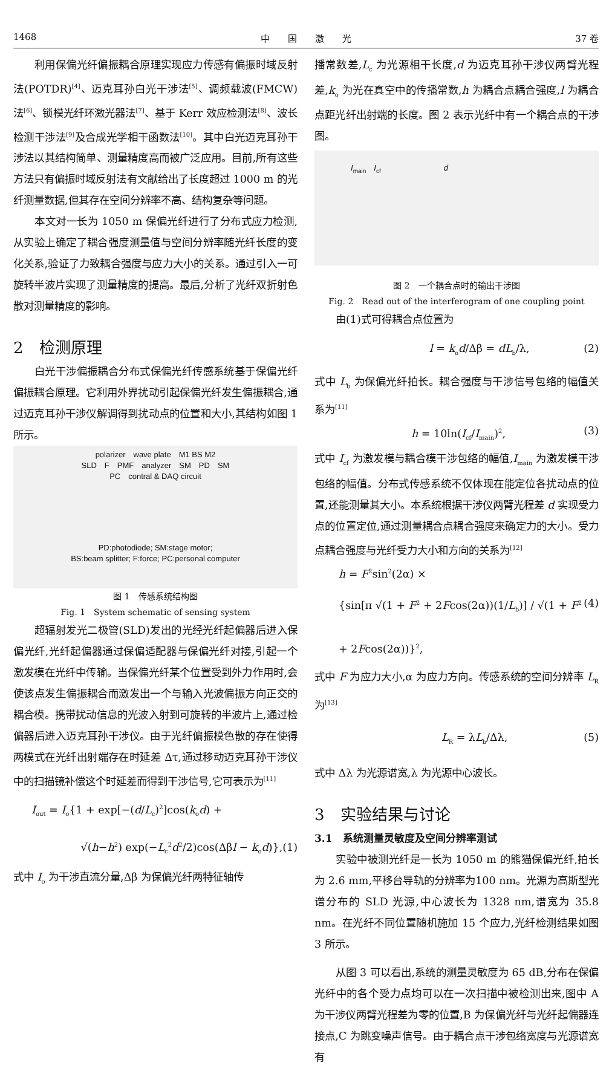1468 中　　国　　激　　光 37 卷
利用保偏光纤偏振耦合原理实现应力传感有偏振时域反射法(POTDR)<sup>[4]</sup>、迈克耳孙白光干涉法<sup>[5]</sup>、调频载波(FMCW)法<sup>[6]</sup>、锁模光纤环激光器法<sup>[7]</sup>、基于 Kerr 效应检测法<sup>[8]</sup>、波长检测干涉法<sup>[9]</sup>及合成光学相干函数法<sup>[10]</sup>。其中白光迈克耳孙干涉法以其结构简单、测量精度高而被广泛应用。目前,所有这些方法只有偏振时域反射法有文献给出了长度超过 1000 m 的光纤测量数据,但其存在空间分辨率不高、结构复杂等问题。
本文对一长为 1050 m 保偏光纤进行了分布式应力检测,从实验上确定了耦合强度测量值与空间分辨率随光纤长度的变化关系,验证了力致耦合强度与应力大小的关系。通过引入一可旋转半波片实现了测量精度的提高。最后,分析了光纤双折射色散对测量精度的影响。
2　检测原理
白光干涉偏振耦合分布式保偏光纤传感系统基于保偏光纤偏振耦合原理。它利用外界扰动引起保偏光纤发生偏振耦合,通过迈克耳孙干涉仪解调得到扰动点的位置和大小,其结构如图 1 所示。
polarizer　wave plate　M1 BS M2
SLD　F　PMF　analyzer　SM　PD　SM
PC　contral & DAQ circuit
PD:photodiode; SM:stage motor;
BS:beam splitter; F:force; PC:personal computer
图 1　传感系统结构图
Fig. 1　System schematic of sensing system
超辐射发光二极管(SLD)发出的光经光纤起偏器后进入保偏光纤,光纤起偏器通过保偏适配器与保偏光纤对接,引起一个激发模在光纤中传输。当保偏光纤某个位置受到外力作用时,会使该点发生偏振耦合而激发出一个与输入光波偏振方向正交的耦合模。携带扰动信息的光波入射到可旋转的半波片上,通过检偏器后进入迈克耳孙干涉仪。由于光纤偏振模色散的存在使得两模式在光纤出射端存在时延差 Δτ,通过移动迈克耳孙干涉仪中的扫描镜补偿这个时延差而得到干涉信号,它可表示为<sup>[11]</sup>
I<sub>out</sub> = I<sub>o</sub>{1 + exp[−(d/L<sub>c</sub>)<sup>2</sup>]cos(k<sub>o</sub>d) +
√(h−h<sup>2</sup>) exp(−L<sub>c</sub><sup>2</sup>d<sup>2</sup>/2)cos(Δβl − k<sub>o</sub>d)},(1)
式中 I<sub>o</sub> 为干涉直流分量,Δβ 为保偏光纤两特征轴传
播常数差,L<sub>c</sub> 为光源相干长度,d 为迈克耳孙干涉仪两臂光程差,k<sub>o</sub> 为光在真空中的传播常数,h 为耦合点耦合强度,l 为耦合点距光纤出射端的长度。图 2 表示光纤中有一个耦合点的干涉图。
I<sub>main</sub>　I<sub>cf</sub>　　　　　　　　d
图 2　一个耦合点时的输出干涉图
Fig. 2　Read out of the interferogram of one coupling point
由(1)式可得耦合点位置为
l = k<sub>o</sub>d/Δβ = dL<sub>b</sub>/λ, (2)
式中 L<sub>b</sub> 为保偏光纤拍长。耦合强度与干涉信号包络的幅值关系为<sup>[11]</sup>
h = 10ln(I<sub>cf</sub>/I<sub>main</sub>)<sup>2</sup>, (3)
式中 I<sub>cf</sub> 为激发模与耦合模干涉包络的幅值,I<sub>main</sub> 为激发模干涉包络的幅值。分布式传感系统不仅体现在能定位各扰动点的位置,还能测量其大小。本系统根据干涉仪两臂光程差 d 实现受力点的位置定位,通过测量耦合点耦合强度来确定力的大小。受力点耦合强度与光纤受力大小和方向的关系为<sup>[12]</sup>
h = F<sup>2</sup>sin<sup>2</sup>(2α) ×
{sin[π √(1 + F<sup>2</sup> + 2Fcos(2α))(1/L<sub>b</sub>)] / √(1 + F<sup>2</sup> + 2Fcos(2α))}<sup>2</sup>, (4)
式中 F 为应力大小,α 为应力方向。传感系统的空间分辨率 L<sub>R</sub> 为<sup>[13]</sup>
L<sub>R</sub> = λL<sub>b</sub>/Δλ, (5)
式中 Δλ 为光源谱宽,λ 为光源中心波长。
3　实验结果与讨论
3.1　系统测量灵敏度及空间分辨率测试
实验中被测光纤是一长为 1050 m 的熊猫保偏光纤,拍长为 2.6 mm,平移台导轨的分辨率为100 nm。光源为高斯型光谱分布的 SLD 光源,中心波长为 1328 nm,谱宽为 35.8 nm。在光纤不同位置随机施加 15 个应力,光纤检测结果如图 3 所示。
从图 3 可以看出,系统的测量灵敏度为 65 dB,分布在保偏光纤中的各个受力点均可以在一次扫描中被检测出来,图中 A 为干涉仪两臂光程差为零的位置,B 为保偏光纤与光纤起偏器连接点,C 为跳变噪声信号。由于耦合点干涉包络宽度与光源谱宽有